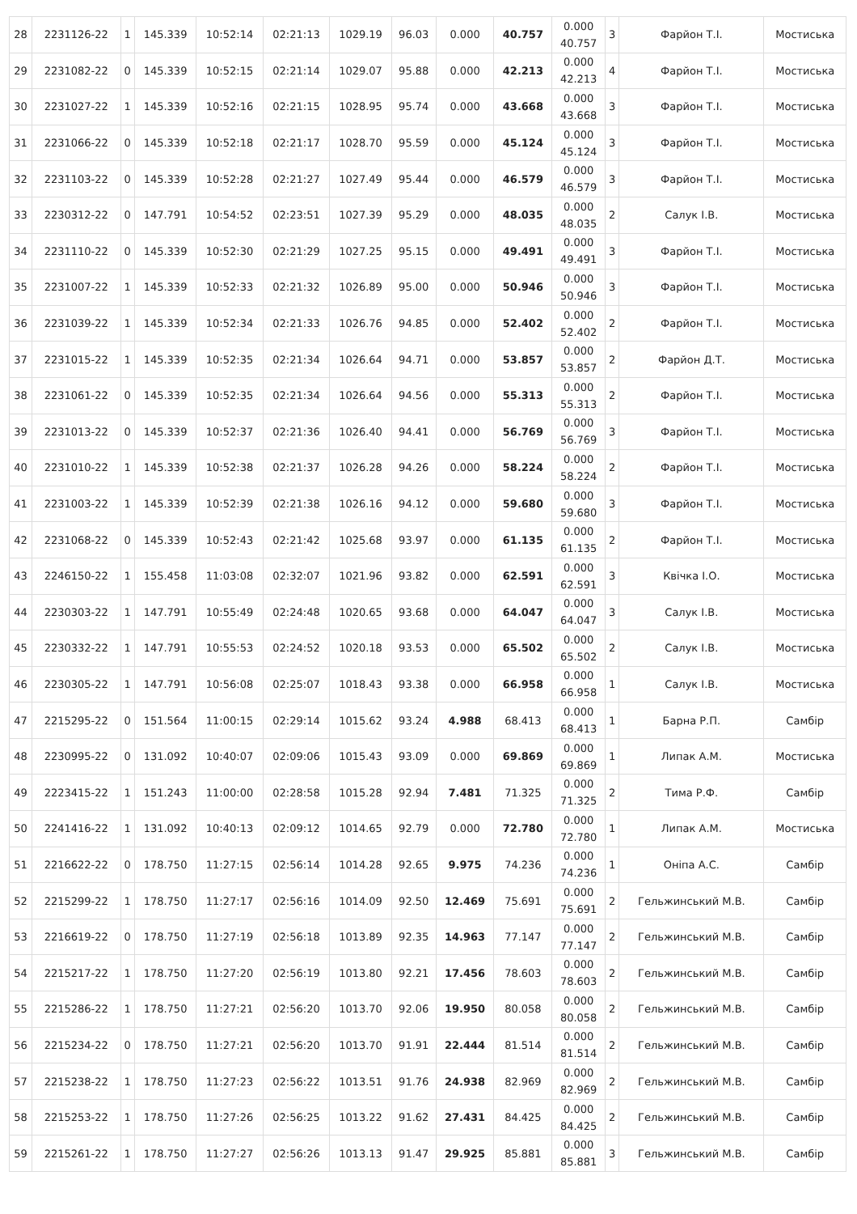| 28 | 2231126-22 | 1 | 145.339 | 10:52:14 | 02:21:13 | 1029.19 | 96.03 | 0.000 | 40.757 | 0.000 40.757 | 3 | Фарйон Т.І. | Мостиська |
| 29 | 2231082-22 | 0 | 145.339 | 10:52:15 | 02:21:14 | 1029.07 | 95.88 | 0.000 | 42.213 | 0.000 42.213 | 4 | Фарйон Т.І. | Мостиська |
| 30 | 2231027-22 | 1 | 145.339 | 10:52:16 | 02:21:15 | 1028.95 | 95.74 | 0.000 | 43.668 | 0.000 43.668 | 3 | Фарйон Т.І. | Мостиська |
| 31 | 2231066-22 | 0 | 145.339 | 10:52:18 | 02:21:17 | 1028.70 | 95.59 | 0.000 | 45.124 | 0.000 45.124 | 3 | Фарйон Т.І. | Мостиська |
| 32 | 2231103-22 | 0 | 145.339 | 10:52:28 | 02:21:27 | 1027.49 | 95.44 | 0.000 | 46.579 | 0.000 46.579 | 3 | Фарйон Т.І. | Мостиська |
| 33 | 2230312-22 | 0 | 147.791 | 10:54:52 | 02:23:51 | 1027.39 | 95.29 | 0.000 | 48.035 | 0.000 48.035 | 2 | Салук І.В. | Мостиська |
| 34 | 2231110-22 | 0 | 145.339 | 10:52:30 | 02:21:29 | 1027.25 | 95.15 | 0.000 | 49.491 | 0.000 49.491 | 3 | Фарйон Т.І. | Мостиська |
| 35 | 2231007-22 | 1 | 145.339 | 10:52:33 | 02:21:32 | 1026.89 | 95.00 | 0.000 | 50.946 | 0.000 50.946 | 3 | Фарйон Т.І. | Мостиська |
| 36 | 2231039-22 | 1 | 145.339 | 10:52:34 | 02:21:33 | 1026.76 | 94.85 | 0.000 | 52.402 | 0.000 52.402 | 2 | Фарйон Т.І. | Мостиська |
| 37 | 2231015-22 | 1 | 145.339 | 10:52:35 | 02:21:34 | 1026.64 | 94.71 | 0.000 | 53.857 | 0.000 53.857 | 2 | Фарйон Д.Т. | Мостиська |
| 38 | 2231061-22 | 0 | 145.339 | 10:52:35 | 02:21:34 | 1026.64 | 94.56 | 0.000 | 55.313 | 0.000 55.313 | 2 | Фарйон Т.І. | Мостиська |
| 39 | 2231013-22 | 0 | 145.339 | 10:52:37 | 02:21:36 | 1026.40 | 94.41 | 0.000 | 56.769 | 0.000 56.769 | 3 | Фарйон Т.І. | Мостиська |
| 40 | 2231010-22 | 1 | 145.339 | 10:52:38 | 02:21:37 | 1026.28 | 94.26 | 0.000 | 58.224 | 0.000 58.224 | 2 | Фарйон Т.І. | Мостиська |
| 41 | 2231003-22 | 1 | 145.339 | 10:52:39 | 02:21:38 | 1026.16 | 94.12 | 0.000 | 59.680 | 0.000 59.680 | 3 | Фарйон Т.І. | Мостиська |
| 42 | 2231068-22 | 0 | 145.339 | 10:52:43 | 02:21:42 | 1025.68 | 93.97 | 0.000 | 61.135 | 0.000 61.135 | 2 | Фарйон Т.І. | Мостиська |
| 43 | 2246150-22 | 1 | 155.458 | 11:03:08 | 02:32:07 | 1021.96 | 93.82 | 0.000 | 62.591 | 0.000 62.591 | 3 | Квічка І.О. | Мостиська |
| 44 | 2230303-22 | 1 | 147.791 | 10:55:49 | 02:24:48 | 1020.65 | 93.68 | 0.000 | 64.047 | 0.000 64.047 | 3 | Салук І.В. | Мостиська |
| 45 | 2230332-22 | 1 | 147.791 | 10:55:53 | 02:24:52 | 1020.18 | 93.53 | 0.000 | 65.502 | 0.000 65.502 | 2 | Салук І.В. | Мостиська |
| 46 | 2230305-22 | 1 | 147.791 | 10:56:08 | 02:25:07 | 1018.43 | 93.38 | 0.000 | 66.958 | 0.000 66.958 | 1 | Салук І.В. | Мостиська |
| 47 | 2215295-22 | 0 | 151.564 | 11:00:15 | 02:29:14 | 1015.62 | 93.24 | 4.988 | 68.413 | 0.000 68.413 | 1 | Барна Р.П. | Самбір |
| 48 | 2230995-22 | 0 | 131.092 | 10:40:07 | 02:09:06 | 1015.43 | 93.09 | 0.000 | 69.869 | 0.000 69.869 | 1 | Липак А.М. | Мостиська |
| 49 | 2223415-22 | 1 | 151.243 | 11:00:00 | 02:28:58 | 1015.28 | 92.94 | 7.481 | 71.325 | 0.000 71.325 | 2 | Тима Р.Ф. | Самбір |
| 50 | 2241416-22 | 1 | 131.092 | 10:40:13 | 02:09:12 | 1014.65 | 92.79 | 0.000 | 72.780 | 0.000 72.780 | 1 | Липак А.М. | Мостиська |
| 51 | 2216622-22 | 0 | 178.750 | 11:27:15 | 02:56:14 | 1014.28 | 92.65 | 9.975 | 74.236 | 0.000 74.236 | 1 | Оніпа А.С. | Самбір |
| 52 | 2215299-22 | 1 | 178.750 | 11:27:17 | 02:56:16 | 1014.09 | 92.50 | 12.469 | 75.691 | 0.000 75.691 | 2 | Гельжинський М.В. | Самбір |
| 53 | 2216619-22 | 0 | 178.750 | 11:27:19 | 02:56:18 | 1013.89 | 92.35 | 14.963 | 77.147 | 0.000 77.147 | 2 | Гельжинський М.В. | Самбір |
| 54 | 2215217-22 | 1 | 178.750 | 11:27:20 | 02:56:19 | 1013.80 | 92.21 | 17.456 | 78.603 | 0.000 78.603 | 2 | Гельжинський М.В. | Самбір |
| 55 | 2215286-22 | 1 | 178.750 | 11:27:21 | 02:56:20 | 1013.70 | 92.06 | 19.950 | 80.058 | 0.000 80.058 | 2 | Гельжинський М.В. | Самбір |
| 56 | 2215234-22 | 0 | 178.750 | 11:27:21 | 02:56:20 | 1013.70 | 91.91 | 22.444 | 81.514 | 0.000 81.514 | 2 | Гельжинський М.В. | Самбір |
| 57 | 2215238-22 | 1 | 178.750 | 11:27:23 | 02:56:22 | 1013.51 | 91.76 | 24.938 | 82.969 | 0.000 82.969 | 2 | Гельжинський М.В. | Самбір |
| 58 | 2215253-22 | 1 | 178.750 | 11:27:26 | 02:56:25 | 1013.22 | 91.62 | 27.431 | 84.425 | 0.000 84.425 | 2 | Гельжинський М.В. | Самбір |
| 59 | 2215261-22 | 1 | 178.750 | 11:27:27 | 02:56:26 | 1013.13 | 91.47 | 29.925 | 85.881 | 0.000 85.881 | 3 | Гельжинський М.В. | Самбір |